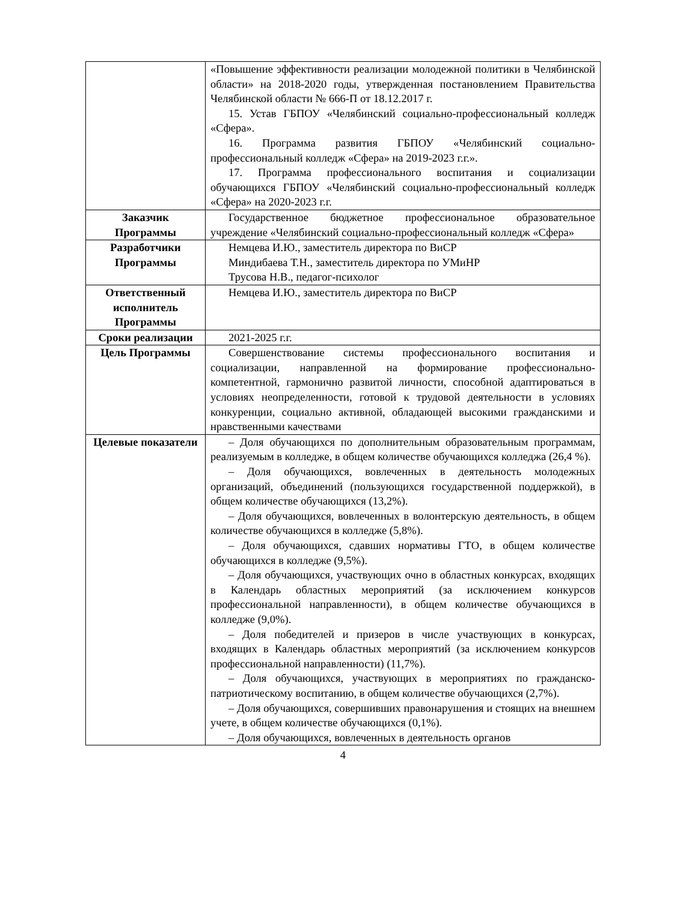| | «Повышение эффективности реализации молодежной политики в Челябинской области» на 2018-2020 годы, утвержденная постановлением Правительства Челябинской области № 666-П от 18.12.2017 г. 15. Устав ГБПОУ «Челябинский социально-профессиональный колледж «Сфера». 16. Программа развития ГБПОУ «Челябинский социально-профессиональный колледж «Сфера» на 2019-2023 г.г.». 17. Программа профессионального воспитания и социализации обучающихся ГБПОУ «Челябинский социально-профессиональный колледж «Сфера» на 2020-2023 г.г. |
| Заказчик Программы | Государственное бюджетное профессиональное образовательное учреждение «Челябинский социально-профессиональный колледж «Сфера» |
| Разработчики Программы | Немцева И.Ю., заместитель директора по ВиСР Миндибаева Т.Н., заместитель директора по УМиНР Трусова Н.В., педагог-психолог |
| Ответственный исполнитель Программы | Немцева И.Ю., заместитель директора по ВиСР |
| Сроки реализации | 2021-2025 г.г. |
| Цель Программы | Совершенствование системы профессионального воспитания и социализации, направленной на формирование профессионально-компетентной, гармонично развитой личности, способной адаптироваться в условиях неопределенности, готовой к трудовой деятельности в условиях конкуренции, социально активной, обладающей высокими гражданскими и нравственными качествами |
| Целевые показатели | – Доля обучающихся по дополнительным образовательным программам, реализуемым в колледже, в общем количестве обучающихся колледжа (26,4 %). – Доля обучающихся, вовлеченных в деятельность молодежных организаций, объединений (пользующихся государственной поддержкой), в общем количестве обучающихся (13,2%). – Доля обучающихся, вовлеченных в волонтерскую деятельность, в общем количестве обучающихся в колледже (5,8%). – Доля обучающихся, сдавших нормативы ГТО, в общем количестве обучающихся в колледже (9,5%). – Доля обучающихся, участвующих очно в областных конкурсах, входящих в Календарь областных мероприятий (за исключением конкурсов профессиональной направленности), в общем количестве обучающихся в колледже (9,0%). – Доля победителей и призеров в числе участвующих в конкурсах, входящих в Календарь областных мероприятий (за исключением конкурсов профессиональной направленности) (11,7%). – Доля обучающихся, участвующих в мероприятиях по гражданско-патриотическому воспитанию, в общем количестве обучающихся (2,7%). – Доля обучающихся, совершивших правонарушения и стоящих на внешнем учете, в общем количестве обучающихся (0,1%). – Доля обучающихся, вовлеченных в деятельность органов |
4